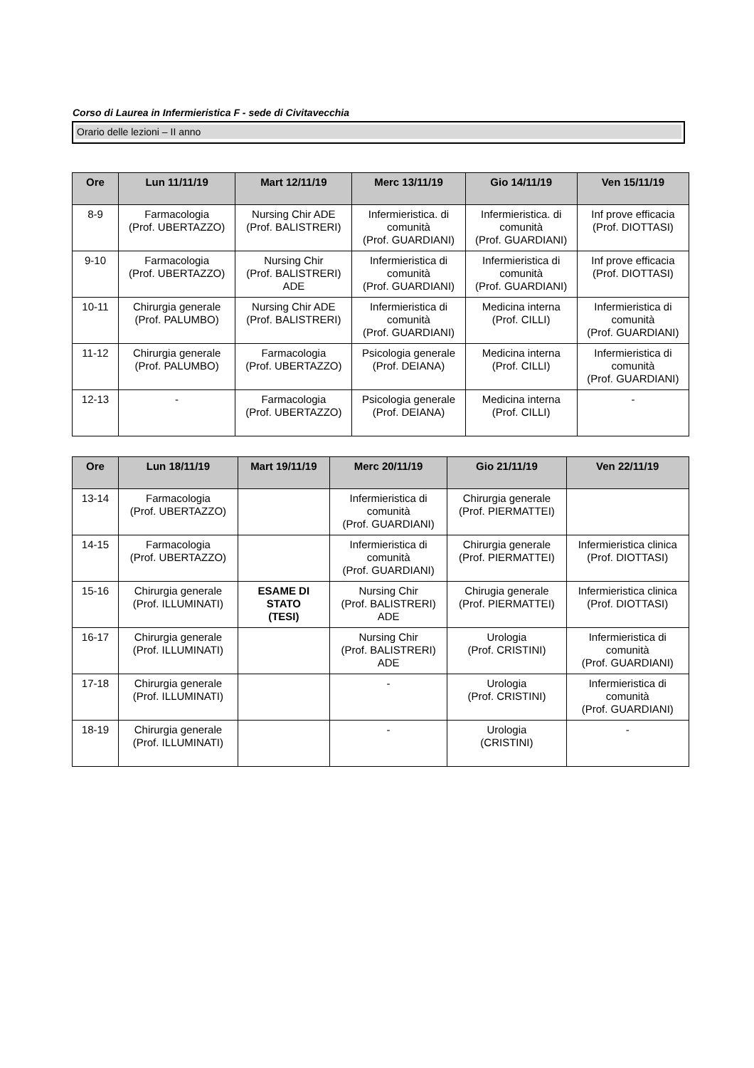Corso di Laurea in Infermieristica F - sede di Civitavecchia
Orario delle lezioni – II anno
| Ore | Lun 11/11/19 | Mart 12/11/19 | Merc 13/11/19 | Gio 14/11/19 | Ven 15/11/19 |
| --- | --- | --- | --- | --- | --- |
| 8-9 | Farmacologia (Prof. UBERTAZZO) | Nursing Chir ADE (Prof. BALISTRERI) | Infermieristica. di comunità (Prof. GUARDIANI) | Infermieristica. di comunità (Prof. GUARDIANI) | Inf prove efficacia (Prof. DIOTTASI) |
| 9-10 | Farmacologia (Prof. UBERTAZZO) | Nursing Chir (Prof. BALISTRERI) ADE | Infermieristica di comunità (Prof. GUARDIANI) | Infermieristica di comunità (Prof. GUARDIANI) | Inf prove efficacia (Prof. DIOTTASI) |
| 10-11 | Chirurgia generale (Prof. PALUMBO) | Nursing Chir ADE (Prof. BALISTRERI) | Infermieristica di comunità (Prof. GUARDIANI) | Medicina interna (Prof. CILLI) | Infermieristica di comunità (Prof. GUARDIANI) |
| 11-12 | Chirurgia generale (Prof. PALUMBO) | Farmacologia (Prof. UBERTAZZO) | Psicologia generale (Prof. DEIANA) | Medicina interna (Prof. CILLI) | Infermieristica di comunità (Prof. GUARDIANI) |
| 12-13 | - | Farmacologia (Prof. UBERTAZZO) | Psicologia generale (Prof. DEIANA) | Medicina interna (Prof. CILLI) | - |
| Ore | Lun 18/11/19 | Mart 19/11/19 | Merc 20/11/19 | Gio 21/11/19 | Ven 22/11/19 |
| --- | --- | --- | --- | --- | --- |
| 13-14 | Farmacologia (Prof. UBERTAZZO) | | Infermieristica di comunità (Prof. GUARDIANI) | Chirurgia generale (Prof. PIERMATTEI) | |
| 14-15 | Farmacologia (Prof. UBERTAZZO) | | Infermieristica di comunità (Prof. GUARDIANI) | Chirurgia generale (Prof. PIERMATTEI) | Infermieristica clinica (Prof. DIOTTASI) |
| 15-16 | Chirurgia generale (Prof. ILLUMINATI) | ESAME DI STATO (TESI) | Nursing Chir (Prof. BALISTRERI) ADE | Chirugia generale (Prof. PIERMATTEI) | Infermieristica clinica (Prof. DIOTTASI) |
| 16-17 | Chirurgia generale (Prof. ILLUMINATI) | | Nursing Chir (Prof. BALISTRERI) ADE | Urologia (Prof. CRISTINI) | Infermieristica di comunità (Prof. GUARDIANI) |
| 17-18 | Chirurgia generale (Prof. ILLUMINATI) | | - | Urologia (Prof. CRISTINI) | Infermieristica di comunità (Prof. GUARDIANI) |
| 18-19 | Chirurgia generale (Prof. ILLUMINATI) | | - | Urologia (CRISTINI) | - |